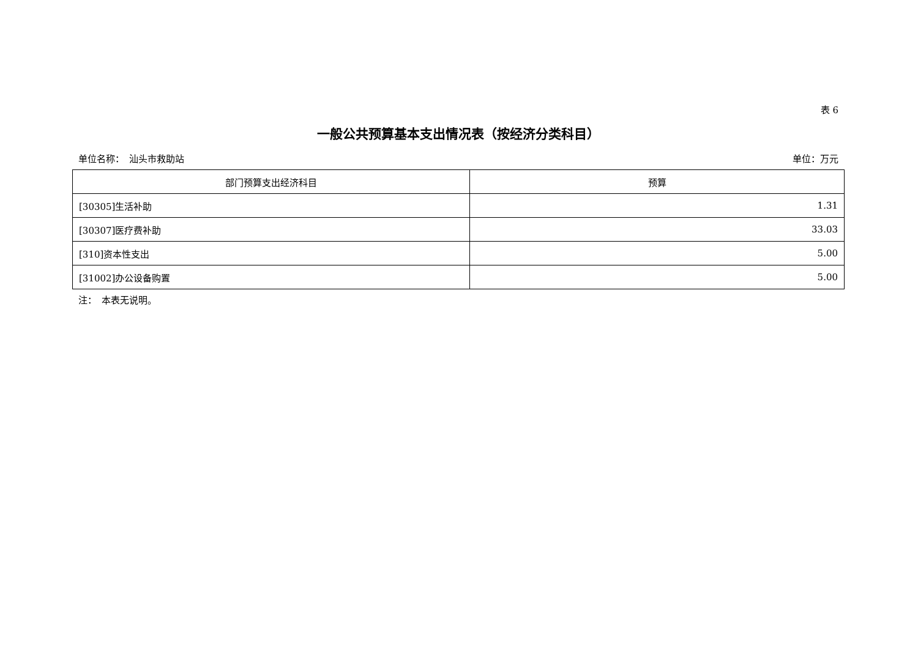表 6
一般公共预算基本支出情况表（按经济分类科目）
单位名称：　汕头市救助站 单位：万元
| 部门预算支出经济科目 | 预算 |
| --- | --- |
| [30305]生活补助 | 1.31 |
| [30307]医疗费补助 | 33.03 |
| [310]资本性支出 | 5.00 |
| [31002]办公设备购置 | 5.00 |
注：　本表无说明。